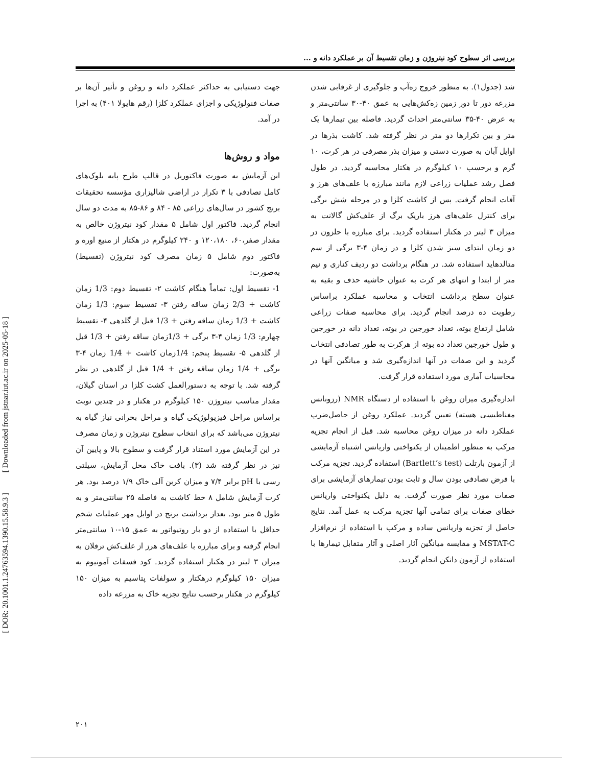بررسی اثر سطوح کود نیتروژن و زمان تقسیط آن بر عملکرد دانه و ...
جهت دستیابی به حداکثر عملکرد دانه و روغن و تأثیر آن‌ها بر صفات فنولوژیکی و اجزای عملکرد کلزا (رقم هایولا ۴۰۱) به اجرا در آمد.
مواد و روش‌ها
این آزمایش به صورت فاکتوریل در قالب طرح پایه بلوک‌های کامل تصادفی با ۳ تکرار در اراضی شالیزاری مؤسسه تحقیقات برنج کشور در سال‌های زراعی ۸۵ - ۸۴ و ۸۶-۸۵ به مدت دو سال انجام گردید. فاکتور اول شامل ۵ مقدار کود نیتروژن خالص به مقدار صفر،۶۰، ۱۲۰،۱۸۰ و ۲۴۰ کیلوگرم در هکتار از منبع اوره و فاکتور دوم شامل ۵ زمان مصرف کود نیتروژن (تقسیط) به‌صورت:
1- تقسیط اول: تماماً هنگام کاشت ۲- تقسیط دوم: 1/3 زمان کاشت + 2/3 زمان ساقه رفتن ۳- تقسیط سوم: 1/3 زمان کاشت + 1/3 زمان ساقه رفتن + 1/3 قبل از گلدهی ۴- تقسیط چهارم: 1/3 زمان ۴-۳ برگی + 1/3زمان ساقه رفتن + 1/3 قبل از گلدهی ۵- تقسیط پنجم: 1/4زمان کاشت + 1/4 زمان ۴-۳ برگی + 1/4 زمان ساقه رفتن + 1/4 قبل از گلدهی در نظر گرفته شد. با توجه به دستورالعمل کشت کلزا در استان گیلان، مقدار مناسب نیتروژن ۱۵۰ کیلوگرم در هکتار و در چندین نوبت براساس مراحل فیزیولوژیکی گیاه و مراحل بحرانی نیاز گیاه به نیتروژن می‌باشد که برای انتخاب سطوح نیتروژن و زمان مصرف در این آزمایش مورد استناد قرار گرفت و سطوح بالا و پایین آن نیز در نظر گرفته شد (۳). بافت خاک محل آزمایش، سیلتی رسی با pH برابر ۷/۴ و میزان کربن آلی خاک ۱/۹ درصد بود. هر کرت آزمایش شامل ۸ خط کاشت به فاصله ۲۵ سانتی‌متر و به طول ۵ متر بود. بعداز برداشت برنج در اوایل مهر عملیات شخم حداقل با استفاده از دو بار روتیواتور به عمق ۱۵-۱۰ سانتی‌متر انجام گرفته و برای مبارزه با علف‌های هرز از علف‌کش ترفلان به میزان ۳ لیتر در هکتار استفاده گردید. کود فسفات آمونیوم به میزان ۱۵۰ کیلوگرم درهکتار و سولفات پتاسیم به میزان ۱۵۰ کیلوگرم در هکتار برحسب نتایج تجزیه خاک به مزرعه داده
شد (جدول۱). به منظور خروج زه‌آب و جلوگیری از غرقابی شدن مزرعه دور تا دور زمین زه‌کش‌هایی به عمق ۴۰-۳۰ سانتی‌متر و به عرض ۴۰-۳۵ سانتی‌متر احداث گردید. فاصله بین تیمارها یک متر و بین تکرارها دو متر در نظر گرفته شد. کاشت بذرها در اوایل آبان به صورت دستی و میزان بذر مصرفی در هر کرت، ۱۰ گرم و برحسب ۱۰ کیلوگرم در هکتار محاسبه گردید. در طول فصل رشد عملیات زراعی لازم مانند مبارزه با علف‌های هرز و آفات انجام گرفت. پس از کاشت کلزا و در مرحله شش برگی برای کنترل علف‌های هرز باریک برگ از علف‌کش گالانت به میزان ۳ لیتر در هکتار استفاده گردید. برای مبارزه با حلزون در دو زمان ابتدای سبز شدن کلزا و در زمان ۴-۳ برگی از سم متالدهاید استفاده شد. در هنگام برداشت دو ردیف کناری و نیم متر از ابتدا و انتهای هر کرت به عنوان حاشیه حذف و بقیه به عنوان سطح برداشت انتخاب و محاسبه عملکرد براساس رطوبت ده درصد انجام گردید. برای محاسبه صفات زراعی شامل ارتفاع بوته، تعداد خورجین در بوته، تعداد دانه در خورجین و طول خورجین تعداد ده بوته از هرکرت به طور تصادفی انتخاب گردید و این صفات در آنها اندازه‌گیری شد و میانگین آنها در محاسبات آماری مورد استفاده قرار گرفت.
اندازه‌گیری میزان روغن با استفاده از دستگاه NMR (رزونانس مغناطیسی هسته) تعیین گردید. عملکرد روغن از حاصل‌ضرب عملکرد دانه در میزان روغن محاسبه شد. قبل از انجام تجزیه مرکب به منظور اطمینان از یکنواختی واریانس اشتباه آزمایشی از آزمون بارتلت (Bartlett’s test) استفاده گردید. تجزیه مرکب با فرض تصادفی بودن سال و ثابت بودن تیمارهای آزمایشی برای صفات مورد نظر صورت گرفت. به دلیل یکنواختی واریانس خطای صفات برای تمامی آنها تجزیه مرکب به عمل آمد. نتایج حاصل از تجزیه واریانس ساده و مرکب با استفاده از نرم‌افزار MSTAT-C و مقایسه میانگین آثار اصلی و آثار متقابل تیمارها با استفاده از آزمون دانکن انجام گردید.
۲۰۱
[ Downloaded from jstnar.iut.ac.ir on 2025-05-18 ]
[ DOR: 20.1001.1.24763594.1390.15.58.9.3 ]